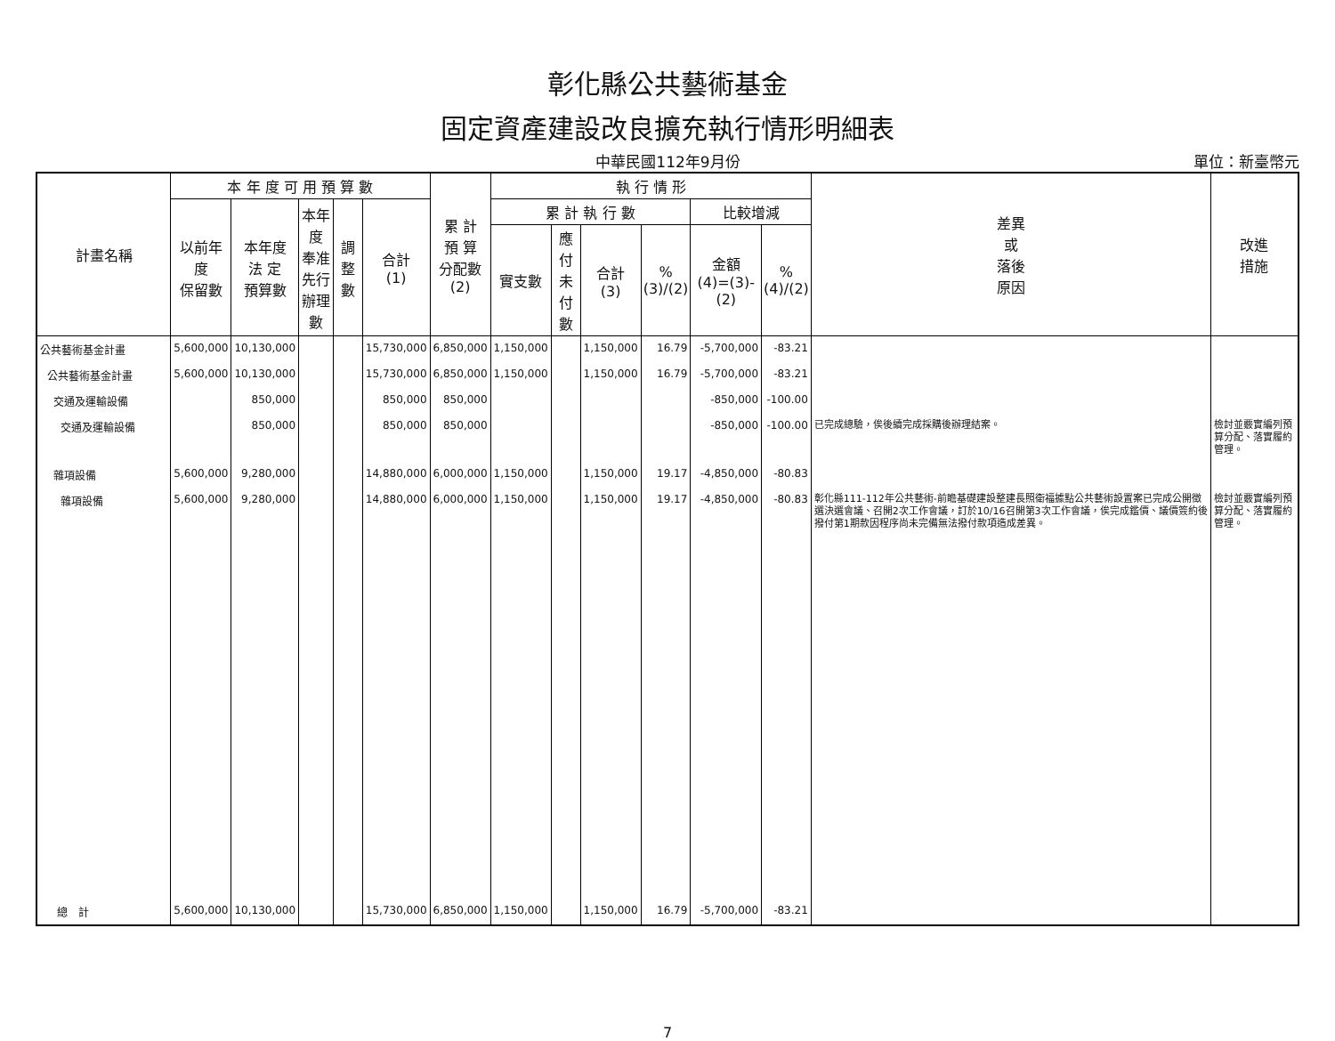彰化縣公共藝術基金
固定資產建設改良擴充執行情形明細表
中華民國112年9月份 單位：新臺幣元
| 計畫名稱 | 本 年 度 可 用 預 算 數 | | | | | 累 計 預 算 分配數 (2) | 執 行 情 形 | | | | | | 差異 或 落後 原因 | 改進 措施 |
| --- | --- | --- | --- | --- | --- | --- | --- | --- | --- | --- | --- | --- | --- | --- |
| | 以前年度 保留數 | 本年度 法 定 預算數 | 本年度 奉准先行 辦理數 | 調整數 | 合計 (1) | | 累 計 執 行 數 | | | | 比較增減 | | | |
| | | | | | | | 實支數 | 應 付 未付數 | 合計 (3) | % (3)/(2) | 金額 (4)=(3)-(2) | % (4)/(2) | | |
| 公共藝術基金計畫 | 5,600,000 | 10,130,000 | | | 15,730,000 | 6,850,000 | 1,150,000 | | 1,150,000 | 16.79 | -5,700,000 | -83.21 | | |
| 公共藝術基金計畫 | 5,600,000 | 10,130,000 | | | 15,730,000 | 6,850,000 | 1,150,000 | | 1,150,000 | 16.79 | -5,700,000 | -83.21 | | |
| 交通及運輸設備 | | 850,000 | | | 850,000 | 850,000 | | | | | -850,000 | -100.00 | | |
| 交通及運輸設備 | | 850,000 | | | 850,000 | 850,000 | | | | | -850,000 | -100.00 | 已完成總驗，俟後續完成採購後辦理結案。 | 檢討並覈實編列預算分配、落實履約管理。 |
| 雜項設備 | 5,600,000 | 9,280,000 | | | 14,880,000 | 6,000,000 | 1,150,000 | | 1,150,000 | 19.17 | -4,850,000 | -80.83 | | |
| 雜項設備 | 5,600,000 | 9,280,000 | | | 14,880,000 | 6,000,000 | 1,150,000 | | 1,150,000 | 19.17 | -4,850,000 | -80.83 | 彰化縣111-112年公共藝術-前瞻基礎建設整建長照衛福據點公共藝術設置案已完成公開徵選決選會議、召開2次工作會議，訂於10/16召開第3次工作會議，俟完成鑑價、議價簽約後撥付第1期款因程序尚未完備無法撥付款項造成差異。 | 檢討並覈實編列預算分配、落實履約管理。 |
| 總 計 | 5,600,000 | 10,130,000 | | | 15,730,000 | 6,850,000 | 1,150,000 | | 1,150,000 | 16.79 | -5,700,000 | -83.21 | | |
7